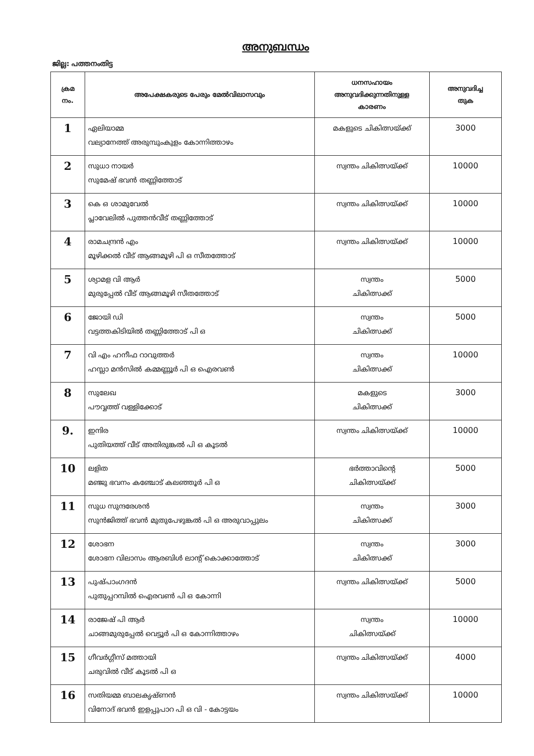അനുബന്ധം
ജില്ല: പത്തനംതിട്ട
| ക്രമ നം. | അപേക്ഷകരുടെ പേരും മേൽവിലാസവും | ധനസഹായം അനുവദിക്കുന്നതിനുള്ള കാരണം | അനുവദിച്ച തുക |
| --- | --- | --- | --- |
| 1 | ഏലിയാമ്മ വല്യാനേത്ത് അരുമ്പുംകുളം കോന്നിത്താഴം | മകളുടെ ചികിത്സയ്ക്ക് | 3000 |
| 2 | സുധാ നായർ സുമേഷ് ഭവൻ തണ്ണിത്തോട് | സ്വന്തം ചികിത്സയ്ക്ക് | 10000 |
| 3 | കെ ഒ ശാമുവേൽ പ്ലാവേലിൽ പുത്തൻവീട് തണ്ണിത്തോട് | സ്വന്തം ചികിത്സയ്ക്ക് | 10000 |
| 4 | രാമചന്ദ്രൻ എം മൂഴിക്കൽ വീട് ആങ്ങമൂഴി പി ഒ സീതത്തോട് | സ്വന്തം ചികിത്സയ്ക്ക് | 10000 |
| 5 | ശ്യാമള വി ആർ മുരുപ്പേൽ വീട് ആങ്ങമൂഴി സീതത്തോട് | സ്വന്തം ചികിത്സക്ക് | 5000 |
| 6 | ജോയി ഡി വട്ടത്തകിടിയിൽ തണ്ണിത്തോട് പി ഒ | സ്വന്തം ചികിത്സക്ക് | 5000 |
| 7 | വി എം ഹനീഫ റാവുത്തർ ഹസ്ലാ മൻസിൽ കമ്മണ്ണൂർ പി ഒ ഐരവൺ | സ്വന്തം ചികിത്സക്ക് | 10000 |
| 8 | സുലേഖ പൗവ്വത്ത് വള്ളിക്കോട് | മകളുടെ ചികിത്സക്ക് | 3000 |
| 9. | ഇന്ദിര പുതിയത്ത് വീട് അതിരുങ്കൽ പി ഒ കൂടൽ | സ്വന്തം ചികിത്സയ്ക്ക് | 10000 |
| 10 | ലളിത മഞ്ജു ഭവനം കഞ്ചോട് കലഞ്ഞൂർ പി ഒ | ഭർത്താവിന്റെ ചികിത്സയ്ക്ക് | 5000 |
| 11 | സുധ സുന്ദരേശൻ സുൻജിത്ത് ഭവൻ മുതുപേഴുങ്കൽ പി ഒ അരുവാപ്പുലം | സ്വന്തം ചികിത്സക്ക് | 3000 |
| 12 | ശോഭന ശോഭന വിലാസം ആരബിൾ ലാന്റ് കൊക്കാത്തോട് | സ്വന്തം ചികിത്സക്ക് | 3000 |
| 13 | പുഷ്പാംഗദൻ പുതുപ്പറമ്പിൽ ഐരവൺ പി ഒ കോന്നി | സ്വന്തം ചികിത്സയ്ക്ക് | 5000 |
| 14 | രാജേഷ് പി ആർ ചാങ്ങമുരുപ്പേൽ വെട്ടൂർ പി ഒ കോന്നിത്താഴം | സ്വന്തം ചികിത്സയ്ക്ക് | 10000 |
| 15 | ഗീവർഗ്ഗീസ് മത്തായി ചരുവിൽ വീട് കൂടൽ പി ഒ | സ്വന്തം ചികിത്സയ്ക്ക് | 4000 |
| 16 | സതിയമ്മ ബാലകൃഷ്ണൻ വിനോദ് ഭവൻ ഇളപ്പുപാറ പി ഒ വി - കോട്ടയം | സ്വന്തം ചികിത്സയ്ക്ക് | 10000 |